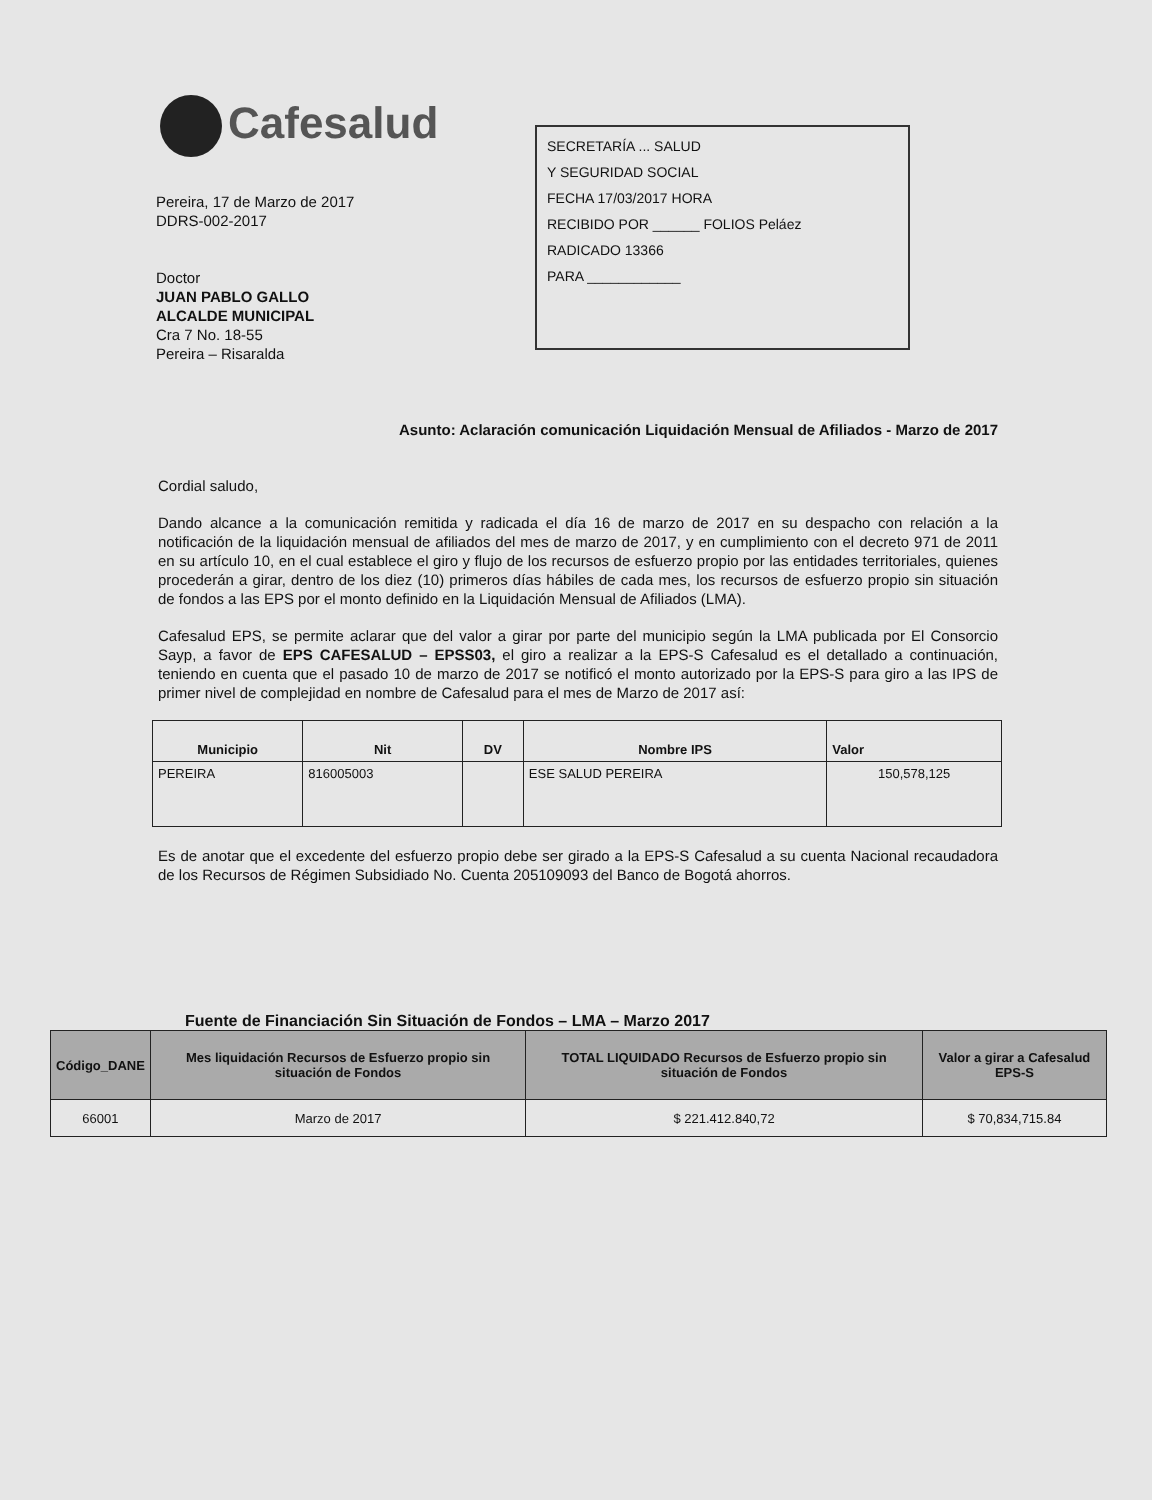Cafesalud
SECRETARÍA ... SALUD
Y SEGURIDAD SOCIAL
FECHA 17/03/2017 HORA
RECIBIDO POR ______ FOLIOS Peláez
RADICADO 13366
PARA ____________
Pereira, 17 de Marzo de 2017
DDRS-002-2017
Doctor
JUAN PABLO GALLO
ALCALDE MUNICIPAL
Cra 7 No. 18-55
Pereira – Risaralda
Asunto: Aclaración comunicación Liquidación Mensual de Afiliados - Marzo de 2017
Cordial saludo,
Dando alcance a la comunicación remitida y radicada el día 16 de marzo de 2017 en su despacho con relación a la notificación de la liquidación mensual de afiliados del mes de marzo de 2017, y en cumplimiento con el decreto 971 de 2011 en su artículo 10, en el cual establece el giro y flujo de los recursos de esfuerzo propio por las entidades territoriales, quienes procederán a girar, dentro de los diez (10) primeros días hábiles de cada mes, los recursos de esfuerzo propio sin situación de fondos a las EPS por el monto definido en la Liquidación Mensual de Afiliados (LMA).
Cafesalud EPS, se permite aclarar que del valor a girar por parte del municipio según la LMA publicada por El Consorcio Sayp, a favor de EPS CAFESALUD – EPSS03, el giro a realizar a la EPS-S Cafesalud es el detallado a continuación, teniendo en cuenta que el pasado 10 de marzo de 2017 se notificó el monto autorizado por la EPS-S para giro a las IPS de primer nivel de complejidad en nombre de Cafesalud para el mes de Marzo de 2017 así:
| Municipio | Nit | DV | Nombre IPS | Valor |
| --- | --- | --- | --- | --- |
| PEREIRA | 816005003 | | ESE SALUD PEREIRA | 150,578,125 |
Es de anotar que el excedente del esfuerzo propio debe ser girado a la EPS-S Cafesalud a su cuenta Nacional recaudadora de los Recursos de Régimen Subsidiado No. Cuenta 205109093 del Banco de Bogotá ahorros.
Fuente de Financiación Sin Situación de Fondos – LMA – Marzo 2017
| Código_DANE | Mes liquidación Recursos de Esfuerzo propio sin situación de Fondos | TOTAL LIQUIDADO Recursos de Esfuerzo propio sin situación de Fondos | Valor a girar a Cafesalud EPS-S |
| --- | --- | --- | --- |
| 66001 | Marzo de 2017 | $ 221.412.840,72 | $ 70,834,715.84 |